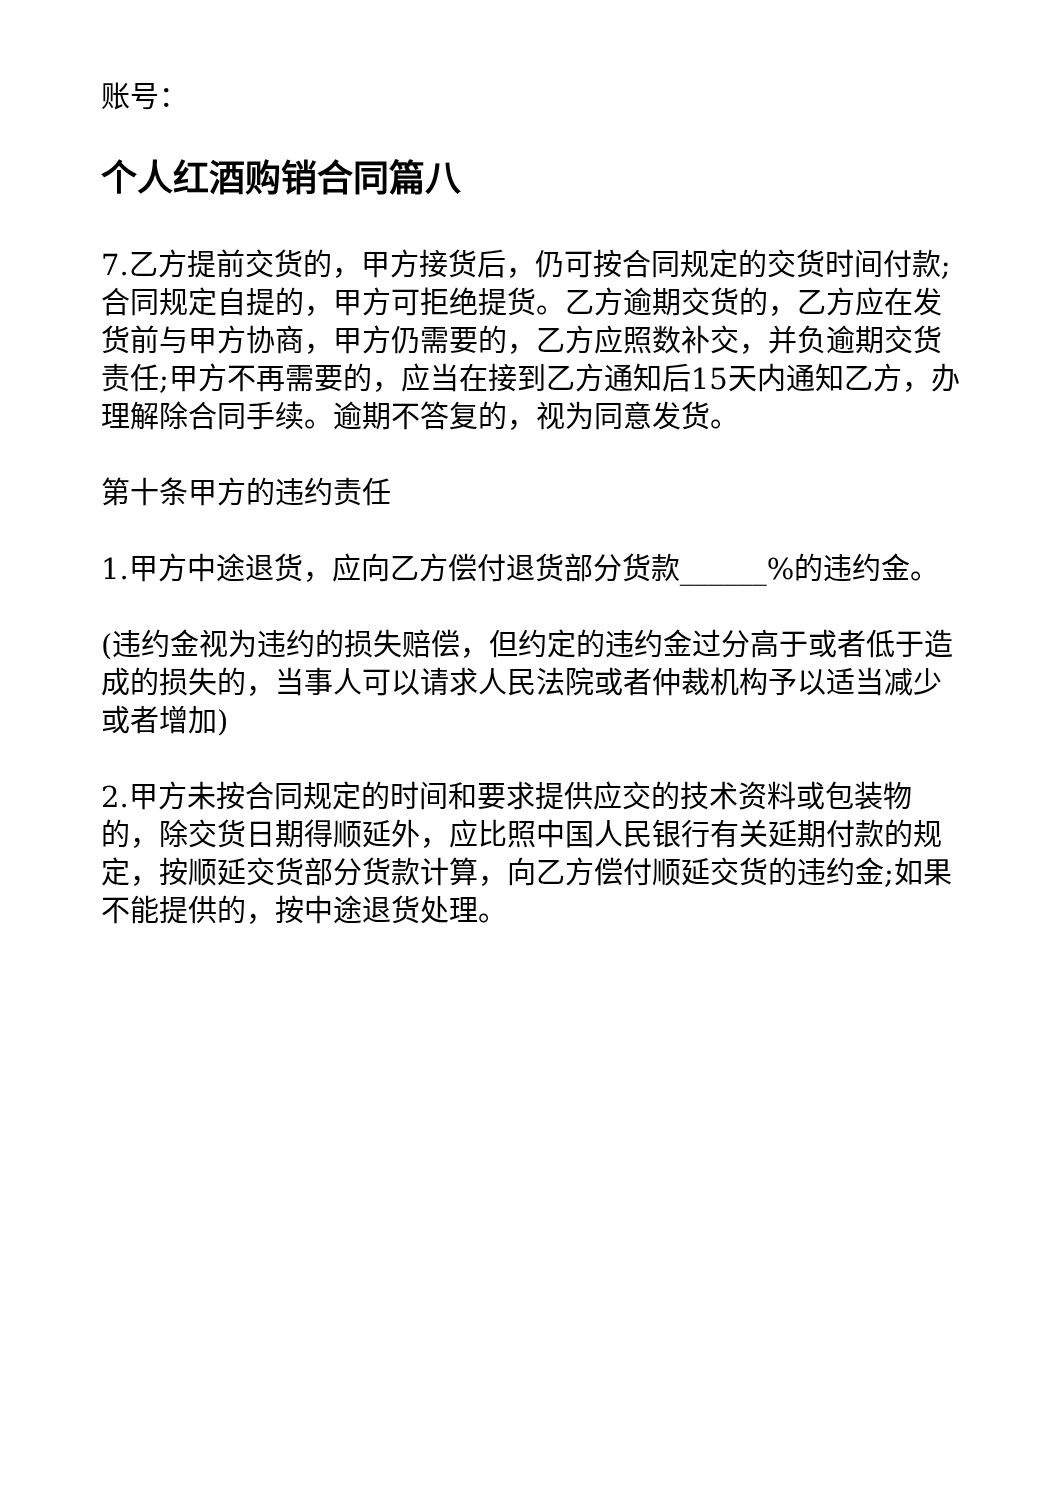账号：
个人红酒购销合同篇八
7.乙方提前交货的，甲方接货后，仍可按合同规定的交货时间付款;合同规定自提的，甲方可拒绝提货。乙方逾期交货的，乙方应在发货前与甲方协商，甲方仍需要的，乙方应照数补交，并负逾期交货责任;甲方不再需要的，应当在接到乙方通知后15天内通知乙方，办理解除合同手续。逾期不答复的，视为同意发货。
第十条甲方的违约责任
1.甲方中途退货，应向乙方偿付退货部分货款______%的违约金。
(违约金视为违约的损失赔偿，但约定的违约金过分高于或者低于造成的损失的，当事人可以请求人民法院或者仲裁机构予以适当减少或者增加)
2.甲方未按合同规定的时间和要求提供应交的技术资料或包装物的，除交货日期得顺延外，应比照中国人民银行有关延期付款的规定，按顺延交货部分货款计算，向乙方偿付顺延交货的违约金;如果不能提供的，按中途退货处理。